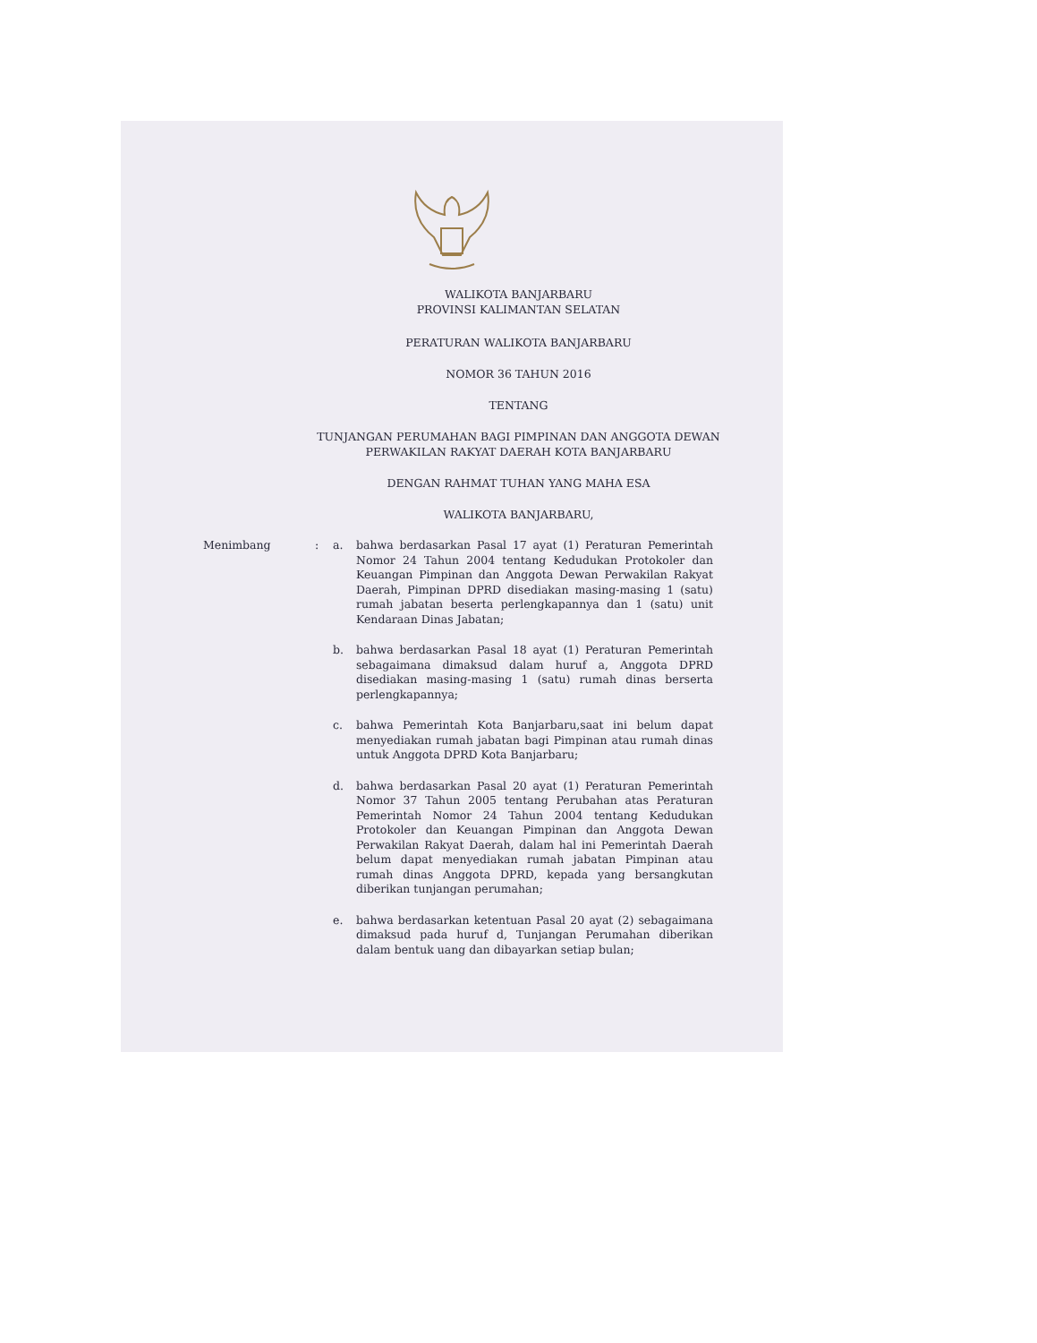WALIKOTA BANJARBARU
PROVINSI KALIMANTAN SELATAN
PERATURAN WALIKOTA BANJARBARU
NOMOR 36 TAHUN 2016
TENTANG
TUNJANGAN PERUMAHAN BAGI PIMPINAN DAN ANGGOTA DEWAN
PERWAKILAN RAKYAT DAERAH KOTA BANJARBARU
DENGAN RAHMAT TUHAN YANG MAHA ESA
WALIKOTA BANJARBARU,
Menimbang : a. bahwa berdasarkan Pasal 17 ayat (1) Peraturan Pemerintah Nomor 24 Tahun 2004 tentang Kedudukan Protokoler dan Keuangan Pimpinan dan Anggota Dewan Perwakilan Rakyat Daerah, Pimpinan DPRD disediakan masing-masing 1 (satu) rumah jabatan beserta perlengkapannya dan 1 (satu) unit Kendaraan Dinas Jabatan;
b. bahwa berdasarkan Pasal 18 ayat (1) Peraturan Pemerintah sebagaimana dimaksud dalam huruf a, Anggota DPRD disediakan masing-masing 1 (satu) rumah dinas berserta perlengkapannya;
c. bahwa Pemerintah Kota Banjarbaru,saat ini belum dapat menyediakan rumah jabatan bagi Pimpinan atau rumah dinas untuk Anggota DPRD Kota Banjarbaru;
d. bahwa berdasarkan Pasal 20 ayat (1) Peraturan Pemerintah Nomor 37 Tahun 2005 tentang Perubahan atas Peraturan Pemerintah Nomor 24 Tahun 2004 tentang Kedudukan Protokoler dan Keuangan Pimpinan dan Anggota Dewan Perwakilan Rakyat Daerah, dalam hal ini Pemerintah Daerah belum dapat menyediakan rumah jabatan Pimpinan atau rumah dinas Anggota DPRD, kepada yang bersangkutan diberikan tunjangan perumahan;
e. bahwa berdasarkan ketentuan Pasal 20 ayat (2) sebagaimana dimaksud pada huruf d, Tunjangan Perumahan diberikan dalam bentuk uang dan dibayarkan setiap bulan;